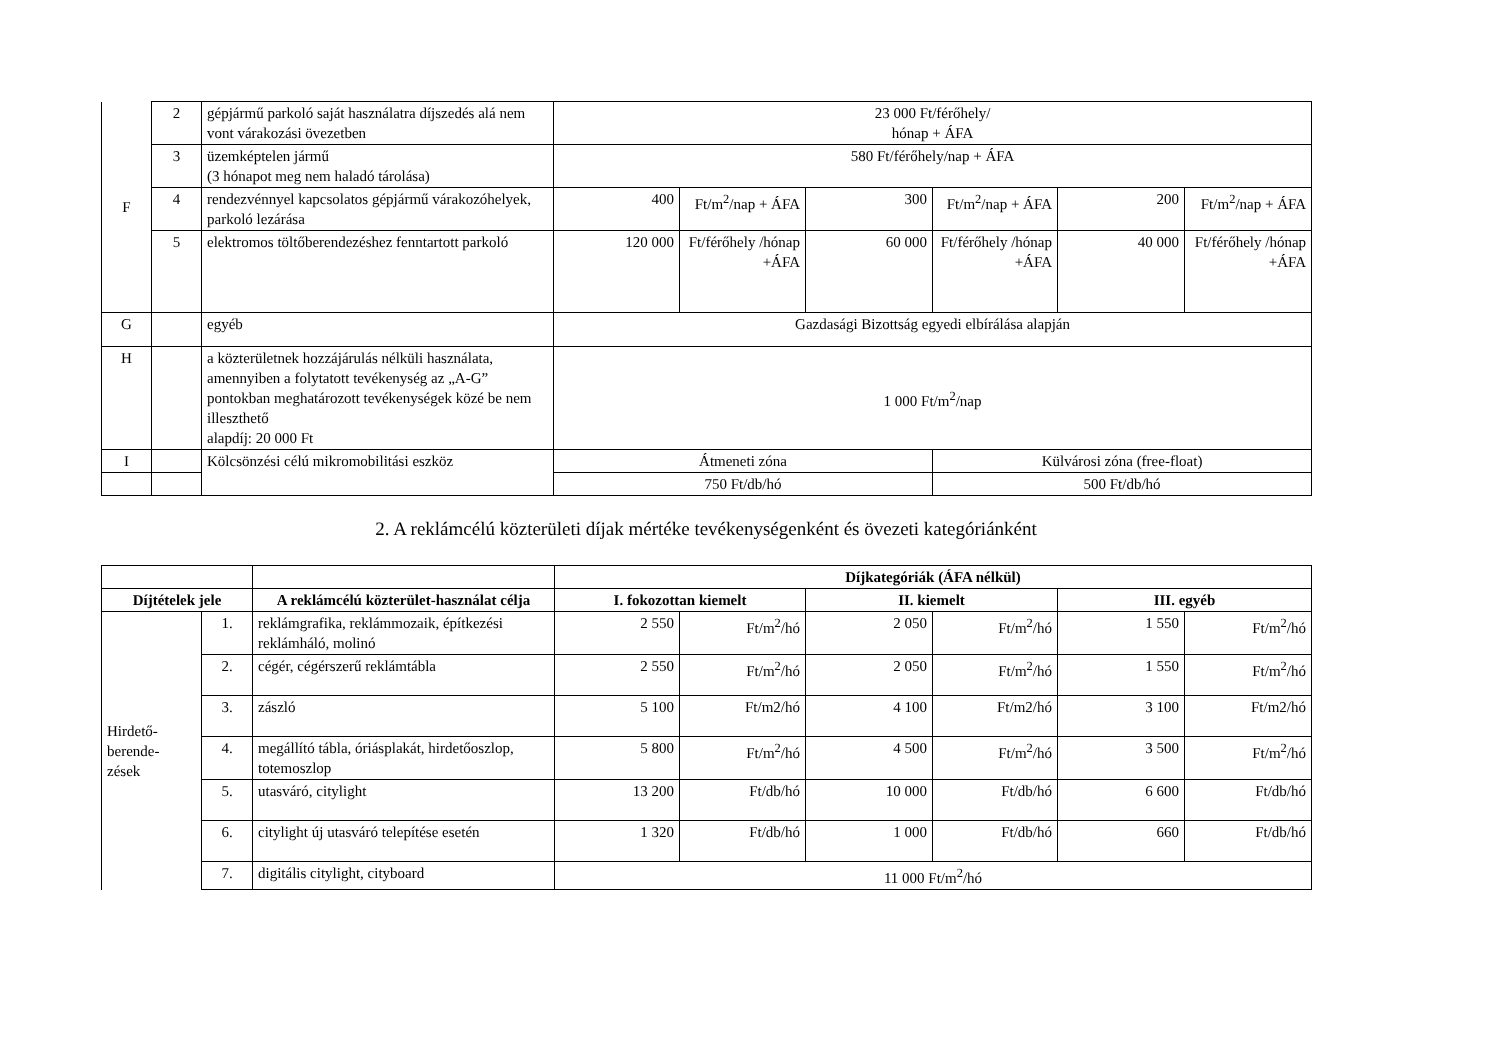| F | 2 | gépjármű parkoló saját használatra díjszedés alá nem vont várakozási övezetben | 23 000 Ft/férőhely/ hónap + ÁFA | | | | | |
| | 3 | üzemképtelen jármű (3 hónapot meg nem haladó tárolása) | 580 Ft/férőhely/nap + ÁFA | | | | | |
| | 4 | rendezvénnyel kapcsolatos gépjármű várakozóhelyek, parkoló lezárása | 400 | Ft/m<sup>2</sup>/nap + ÁFA | 300 | Ft/m<sup>2</sup>/nap + ÁFA | 200 | Ft/m<sup>2</sup>/nap + ÁFA |
| | 5 | elektromos töltőberendezéshez fenntartott parkoló | 120 000 | Ft/férőhely /hónap +ÁFA | 60 000 | Ft/férőhely /hónap +ÁFA | 40 000 | Ft/férőhely /hónap +ÁFA |
| G | | egyéb | Gazdasági Bizottság egyedi elbírálása alapján | | | | | |
| H | | a közterületnek hozzájárulás nélküli használata, amennyiben a folytatott tevékenység az „A-G” pontokban meghatározott tevékenységek közé be nem illeszthető alapdíj: 20 000 Ft | 1 000 Ft/m<sup>2</sup>/nap | | | | | |
| I | | Kölcsönzési célú mikromobilitási eszköz | Átmeneti zóna | | | Külvárosi zóna (free-float) | | |
| | | | 750 Ft/db/hó | | | 500 Ft/db/hó | | |
2. A reklámcélú közterületi díjak mértéke tevékenységenként és övezeti kategóriánként
| | | | Díjkategóriák (ÁFA nélkül) | | | | | |
| --- | --- | --- | --- | --- | --- | --- | --- | --- |
| Díjtételek jele | | A reklámcélú közterület-használat célja | I. fokozottan kiemelt | | II. kiemelt | | III. egyéb | |
| Hirdető- berende- zések | 1. | reklámgrafika, reklámmozaik, építkezési reklámháló, molinó | 2 550 | Ft/m<sup>2</sup>/hó | 2 050 | Ft/m<sup>2</sup>/hó | 1 550 | Ft/m<sup>2</sup>/hó |
| | 2. | cégér, cégérszerű reklámtábla | 2 550 | Ft/m<sup>2</sup>/hó | 2 050 | Ft/m<sup>2</sup>/hó | 1 550 | Ft/m<sup>2</sup>/hó |
| | 3. | zászló | 5 100 | Ft/m2/hó | 4 100 | Ft/m2/hó | 3 100 | Ft/m2/hó |
| | 4. | megállító tábla, óriásplakát, hirdetőoszlop, totemoszlop | 5 800 | Ft/m<sup>2</sup>/hó | 4 500 | Ft/m<sup>2</sup>/hó | 3 500 | Ft/m<sup>2</sup>/hó |
| | 5. | utasváró, citylight | 13 200 | Ft/db/hó | 10 000 | Ft/db/hó | 6 600 | Ft/db/hó |
| | 6. | citylight új utasváró telepítése esetén | 1 320 | Ft/db/hó | 1 000 | Ft/db/hó | 660 | Ft/db/hó |
| | 7. | digitális citylight, cityboard | 11 000 Ft/m<sup>2</sup>/hó | | | | | |